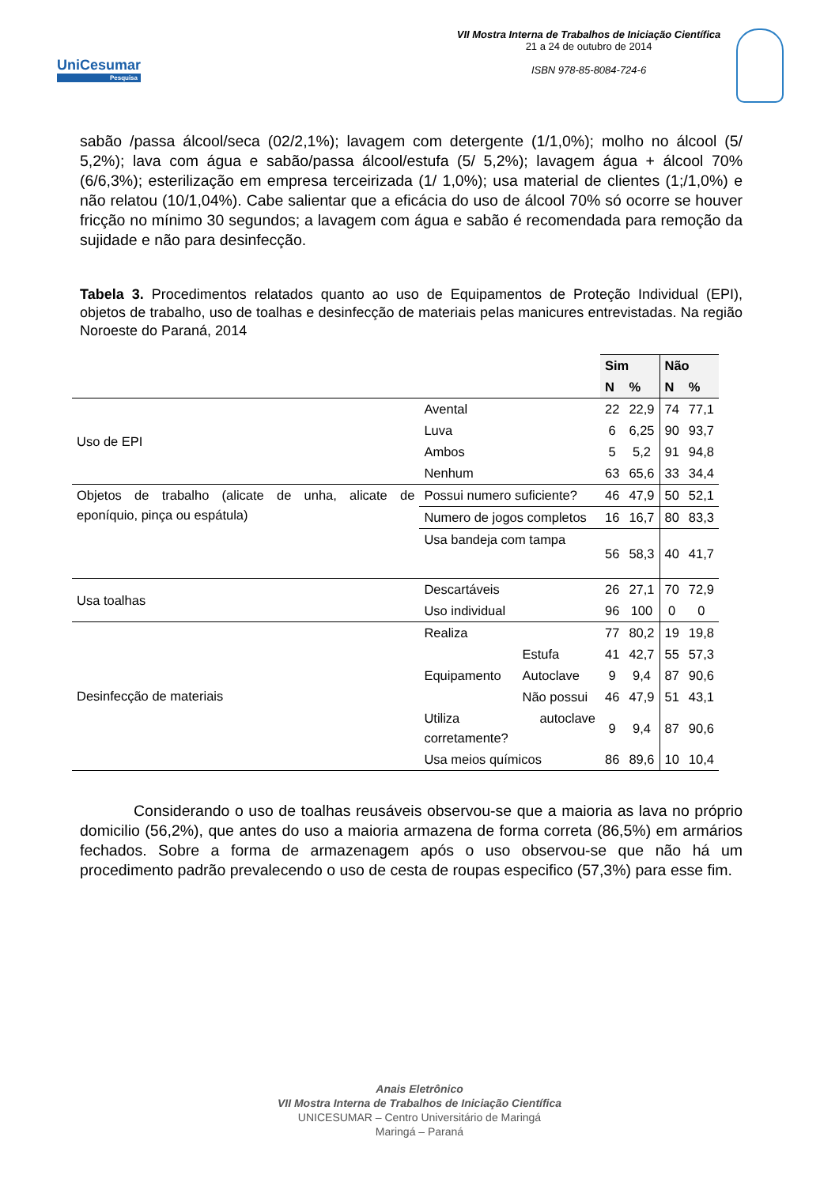UniCesumar
Pesquisa
VII Mostra Interna de Trabalhos de Iniciação Científica
21 a 24 de outubro de 2014
ISBN 978-85-8084-724-6
sabão /passa álcool/seca (02/2,1%); lavagem com detergente (1/1,0%); molho no álcool (5/ 5,2%); lava com água e sabão/passa álcool/estufa (5/ 5,2%); lavagem água + álcool 70% (6/6,3%); esterilização em empresa terceirizada (1/ 1,0%); usa material de clientes (1;/1,0%) e não relatou (10/1,04%). Cabe salientar que a eficácia do uso de álcool 70% só ocorre se houver fricção no mínimo 30 segundos; a lavagem com água e sabão é recomendada para remoção da sujidade e não para desinfecção.
Tabela 3. Procedimentos relatados quanto ao uso de Equipamentos de Proteção Individual (EPI), objetos de trabalho, uso de toalhas e desinfecção de materiais pelas manicures entrevistadas. Na região Noroeste do Paraná, 2014
| | | | Sim | | Não | |
| | | | N | % | N | % |
| Uso de EPI | Avental | | 22 | 22,9 | 74 | 77,1 |
| | Luva | | 6 | 6,25 | 90 | 93,7 |
| | Ambos | | 5 | 5,2 | 91 | 94,8 |
| | Nenhum | | 63 | 65,6 | 33 | 34,4 |
| Objetos de trabalho (alicate de unha, alicate de eponíquio, pinça ou espátula) | Possui numero suficiente? | | 46 | 47,9 | 50 | 52,1 |
| | Numero de jogos completos | | 16 | 16,7 | 80 | 83,3 |
| | Usa bandeja com tampa | | 56 | 58,3 | 40 | 41,7 |
| Usa toalhas | Descartáveis | | 26 | 27,1 | 70 | 72,9 |
| | Uso individual | | 96 | 100 | 0 | 0 |
| Desinfecção de materiais | Realiza | | 77 | 80,2 | 19 | 19,8 |
| | Equipamento | Estufa | 41 | 42,7 | 55 | 57,3 |
| | | Autoclave | 9 | 9,4 | 87 | 90,6 |
| | | Não possui | 46 | 47,9 | 51 | 43,1 |
| | Utiliza autoclave corretamente? | | 9 | 9,4 | 87 | 90,6 |
| | Usa meios químicos | | 86 | 89,6 | 10 | 10,4 |
Considerando o uso de toalhas reusáveis observou-se que a maioria as lava no próprio domicilio (56,2%), que antes do uso a maioria armazena de forma correta (86,5%) em armários fechados. Sobre a forma de armazenagem após o uso observou-se que não há um procedimento padrão prevalecendo o uso de cesta de roupas especifico (57,3%) para esse fim.
Anais Eletrônico
VII Mostra Interna de Trabalhos de Iniciação Científica
UNICESUMAR – Centro Universitário de Maringá
Maringá – Paraná